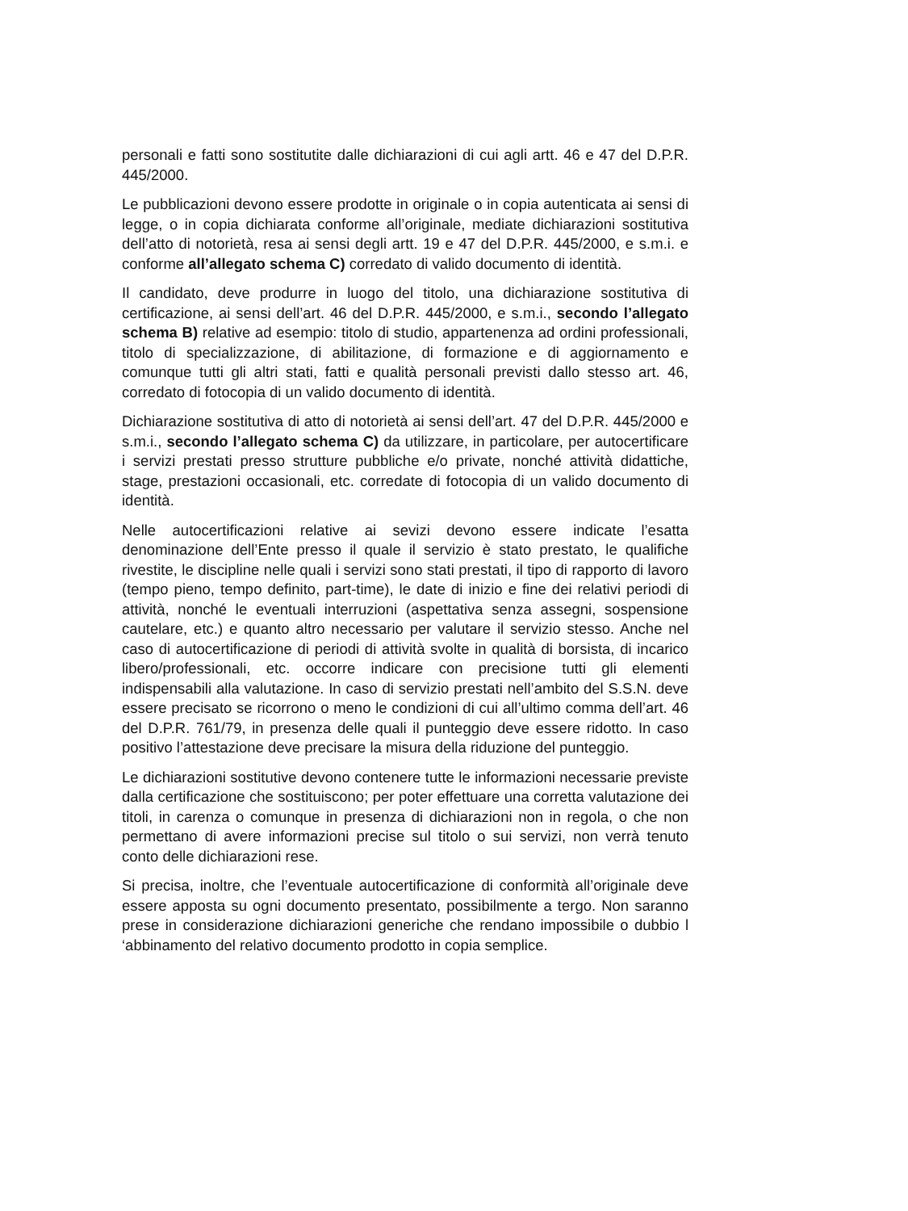personali e fatti sono sostitutite dalle dichiarazioni di cui agli artt. 46 e 47 del D.P.R. 445/2000.
Le pubblicazioni devono essere prodotte in originale o in copia autenticata ai sensi di legge, o in copia dichiarata conforme all’originale, mediate dichiarazioni sostitutiva dell’atto di notorietà, resa ai sensi degli artt. 19 e 47 del D.P.R. 445/2000, e s.m.i. e conforme all’allegato schema C) corredato di valido documento di identità.
Il candidato, deve produrre in luogo del titolo, una dichiarazione sostitutiva di certificazione, ai sensi dell’art. 46 del D.P.R. 445/2000, e s.m.i., secondo l’allegato schema B) relative ad esempio: titolo di studio, appartenenza ad ordini professionali, titolo di specializzazione, di abilitazione, di formazione e di aggiornamento e comunque tutti gli altri stati, fatti e qualità personali previsti dallo stesso art. 46, corredato di fotocopia di un valido documento di identità.
Dichiarazione sostitutiva di atto di notorietà ai sensi dell’art. 47 del D.P.R. 445/2000 e s.m.i., secondo l’allegato schema C) da utilizzare, in particolare, per autocertificare i servizi prestati presso strutture pubbliche e/o private, nonché attività didattiche, stage, prestazioni occasionali, etc. corredate di fotocopia di un valido documento di identità.
Nelle autocertificazioni relative ai sevizi devono essere indicate l’esatta denominazione dell’Ente presso il quale il servizio è stato prestato, le qualifiche rivestite, le discipline nelle quali i servizi sono stati prestati, il tipo di rapporto di lavoro (tempo pieno, tempo definito, part-time), le date di inizio e fine dei relativi periodi di attività, nonché le eventuali interruzioni (aspettativa senza assegni, sospensione cautelare, etc.) e quanto altro necessario per valutare il servizio stesso. Anche nel caso di autocertificazione di periodi di attività svolte in qualità di borsista, di incarico libero/professionali, etc. occorre indicare con precisione tutti gli elementi indispensabili alla valutazione. In caso di servizio prestati nell’ambito del S.S.N. deve essere precisato se ricorrono o meno le condizioni di cui all’ultimo comma dell’art. 46 del D.P.R. 761/79, in presenza delle quali il punteggio deve essere ridotto. In caso positivo l’attestazione deve precisare la misura della riduzione del punteggio.
Le dichiarazioni sostitutive devono contenere tutte le informazioni necessarie previste dalla certificazione che sostituiscono; per poter effettuare una corretta valutazione dei titoli, in carenza o comunque in presenza di dichiarazioni non in regola, o che non permettano di avere informazioni precise sul titolo o sui servizi, non verrà tenuto conto delle dichiarazioni rese.
Si precisa, inoltre, che l’eventuale autocertificazione di conformità all’originale deve essere apposta su ogni documento presentato, possibilmente a tergo. Non saranno prese in considerazione dichiarazioni generiche che rendano impossibile o dubbio l ‘abbinamento del relativo documento prodotto in copia semplice.